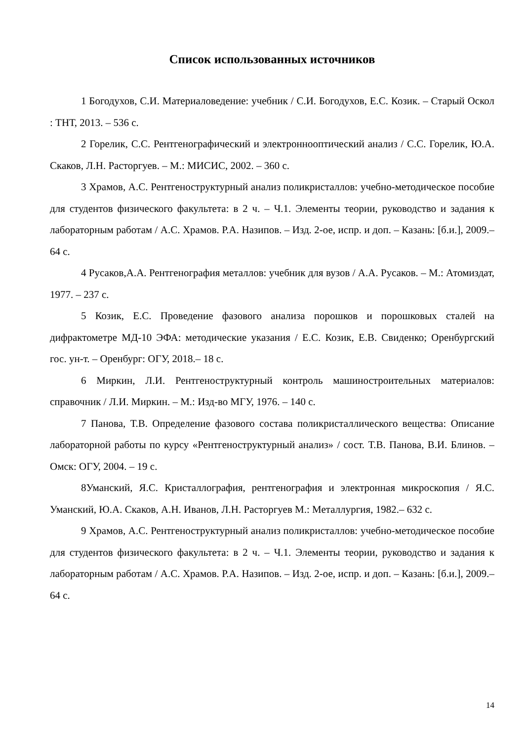Список использованных источников
1 Богодухов, С.И. Материаловедение: учебник / С.И. Богодухов, Е.С. Козик. – Старый Оскол : ТНТ, 2013. – 536 с.
2 Горелик, С.С. Рентгенографический и электроннооптический анализ / С.С. Горелик, Ю.А. Скаков, Л.Н. Расторгуев. – М.: МИСИС, 2002. – 360 с.
3 Храмов, А.С. Рентгеноструктурный анализ поликристаллов: учебно-методическое пособие для студентов физического факультета: в 2 ч. – Ч.1. Элементы теории, руководство и задания к лабораторным работам / А.С. Храмов. Р.А. Назипов. – Изд. 2-ое, испр. и доп. – Казань: [б.и.], 2009.– 64 с.
4 Русаков,А.А. Рентгенография металлов: учебник для вузов / А.А. Русаков. – М.: Атомиздат, 1977. – 237 с.
5 Козик, Е.С. Проведение фазового анализа порошков и порошковых сталей на дифрактометре МД-10 ЭФА: методические указания / Е.С. Козик, Е.В. Свиденко; Оренбургский гос. ун-т. – Оренбург: ОГУ, 2018.– 18 с.
6 Миркин, Л.И. Рентгеноструктурный контроль машиностроительных материалов: справочник / Л.И. Миркин. – М.: Изд-во МГУ, 1976. – 140 с.
7 Панова, Т.В. Определение фазового состава поликристаллического вещества: Описание лабораторной работы по курсу «Рентгеноструктурный анализ» / сост. Т.В. Панова, В.И. Блинов. – Омск: ОГУ, 2004. – 19 с.
8Уманский, Я.С. Кристаллография, рентгенография и электронная микроскопия / Я.С. Уманский, Ю.А. Скаков, А.Н. Иванов, Л.Н. Расторгуев М.: Металлургия, 1982.– 632 с.
9 Храмов, А.С. Рентгеноструктурный анализ поликристаллов: учебно-методическое пособие для студентов физического факультета: в 2 ч. – Ч.1. Элементы теории, руководство и задания к лабораторным работам / А.С. Храмов. Р.А. Назипов. – Изд. 2-ое, испр. и доп. – Казань: [б.и.], 2009.– 64 с.
14